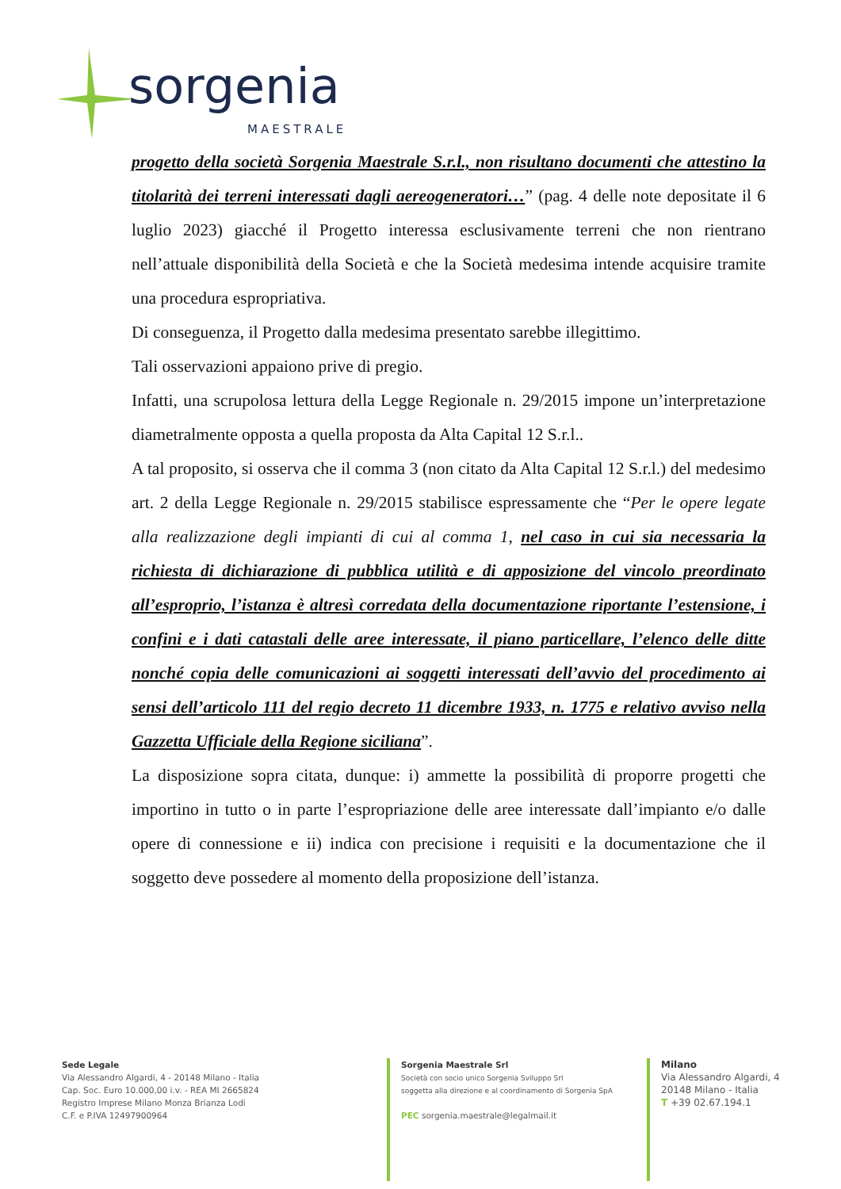sorgenia
MAESTRALE
progetto della società Sorgenia Maestrale S.r.l., non risultano documenti che attestino la titolarità dei terreni interessati dagli aereogeneratori…” (pag. 4 delle note depositate il 6 luglio 2023) giacché il Progetto interessa esclusivamente terreni che non rientrano nell’attuale disponibilità della Società e che la Società medesima intende acquisire tramite una procedura espropriativa.
Di conseguenza, il Progetto dalla medesima presentato sarebbe illegittimo.
Tali osservazioni appaiono prive di pregio.
Infatti, una scrupolosa lettura della Legge Regionale n. 29/2015 impone un’interpretazione diametralmente opposta a quella proposta da Alta Capital 12 S.r.l..
A tal proposito, si osserva che il comma 3 (non citato da Alta Capital 12 S.r.l.) del medesimo art. 2 della Legge Regionale n. 29/2015 stabilisce espressamente che “Per le opere legate alla realizzazione degli impianti di cui al comma 1, nel caso in cui sia necessaria la richiesta di dichiarazione di pubblica utilità e di apposizione del vincolo preordinato all’esproprio, l’istanza è altresì corredata della documentazione riportante l’estensione, i confini e i dati catastali delle aree interessate, il piano particellare, l’elenco delle ditte nonché copia delle comunicazioni ai soggetti interessati dell’avvio del procedimento ai sensi dell’articolo 111 del regio decreto 11 dicembre 1933, n. 1775 e relativo avviso nella Gazzetta Ufficiale della Regione siciliana”.
La disposizione sopra citata, dunque: i) ammette la possibilità di proporre progetti che importino in tutto o in parte l’espropriazione delle aree interessate dall’impianto e/o dalle opere di connessione e ii) indica con precisione i requisiti e la documentazione che il soggetto deve possedere al momento della proposizione dell’istanza.
Sede Legale
Via Alessandro Algardi, 4 - 20148 Milano - Italia
Cap. Soc. Euro 10.000,00 i.v. - REA MI 2665824
Registro Imprese Milano Monza Brianza Lodi
C.F. e P.IVA 12497900964
Sorgenia Maestrale Srl
Società con socio unico Sorgenia Sviluppo Srl
soggetta alla direzione e al coordinamento di Sorgenia SpA
PEC sorgenia.maestrale@legalmail.it
Milano
Via Alessandro Algardi, 4
20148 Milano - Italia
T +39 02.67.194.1